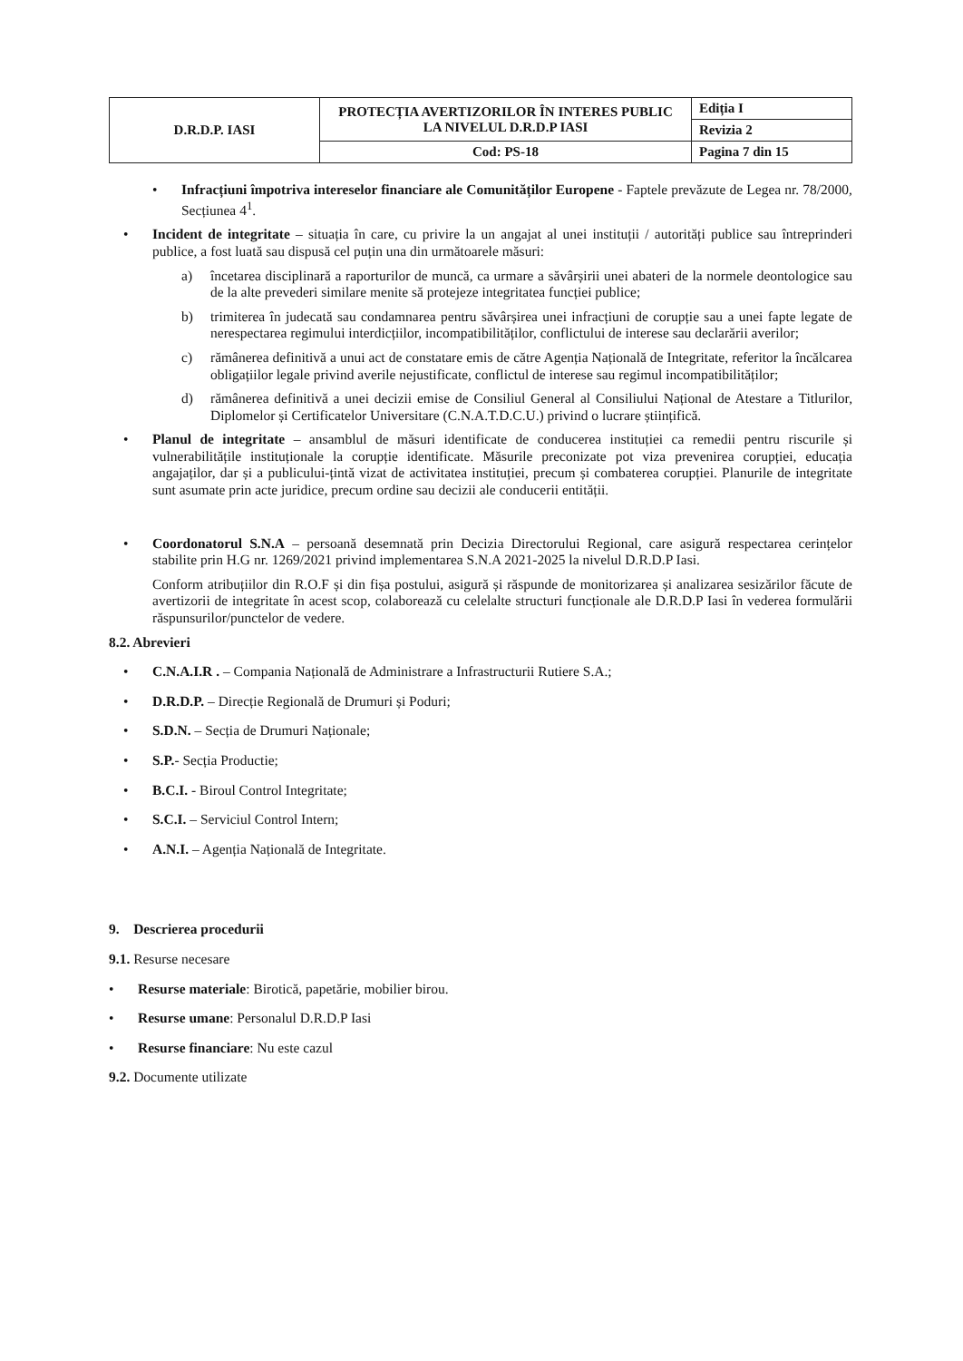| D.R.D.P. IASI | PROTECȚIA AVERTIZORILOR ÎN INTERES PUBLIC LA NIVELUL D.R.D.P IASI | Ediția I |
| | | Revizia 2 |
| | Cod: PS-18 | Pagina 7 din 15 |
• Infracțiuni împotriva intereselor financiare ale Comunităților Europene - Faptele prevăzute de Legea nr. 78/2000, Secțiunea 4<sup>1</sup>.
• Incident de integritate – situația în care, cu privire la un angajat al unei instituții / autorități publice sau întreprinderi publice, a fost luată sau dispusă cel puțin una din următoarele măsuri:
a) încetarea disciplinară a raporturilor de muncă, ca urmare a săvârșirii unei abateri de la normele deontologice sau de la alte prevederi similare menite să protejeze integritatea funcției publice;
b) trimiterea în judecată sau condamnarea pentru săvârșirea unei infracțiuni de corupție sau a unei fapte legate de nerespectarea regimului interdicțiilor, incompatibilităților, conflictului de interese sau declarării averilor;
c) rămânerea definitivă a unui act de constatare emis de către Agenția Națională de Integritate, referitor la încălcarea obligațiilor legale privind averile nejustificate, conflictul de interese sau regimul incompatibilităților;
d) rămânerea definitivă a unei decizii emise de Consiliul General al Consiliului Național de Atestare a Titlurilor, Diplomelor și Certificatelor Universitare (C.N.A.T.D.C.U.) privind o lucrare științifică.
• Planul de integritate – ansamblul de măsuri identificate de conducerea instituției ca remedii pentru riscurile și vulnerabilitățile instituționale la corupție identificate. Măsurile preconizate pot viza prevenirea corupției, educația angajaților, dar și a publicului-țintă vizat de activitatea instituției, precum și combaterea corupției. Planurile de integritate sunt asumate prin acte juridice, precum ordine sau decizii ale conducerii entității.
• Coordonatorul S.N.A – persoană desemnată prin Decizia Directorului Regional, care asigură respectarea cerințelor stabilite prin H.G nr. 1269/2021 privind implementarea S.N.A 2021-2025 la nivelul D.R.D.P Iasi.
Conform atribuțiilor din R.O.F și din fișa postului, asigură și răspunde de monitorizarea și analizarea sesizărilor făcute de avertizorii de integritate în acest scop, colaborează cu celelalte structuri funcționale ale D.R.D.P Iasi în vederea formulării răspunsurilor/punctelor de vedere.
8.2. Abrevieri
• C.N.A.I.R . – Compania Națională de Administrare a Infrastructurii Rutiere S.A.;
• D.R.D.P. – Direcție Regională de Drumuri și Poduri;
• S.D.N. – Secția de Drumuri Naționale;
• S.P.- Secția Productie;
• B.C.I. - Biroul Control Integritate;
• S.C.I. – Serviciul Control Intern;
• A.N.I. – Agenția Națională de Integritate.
9. Descrierea procedurii
9.1. Resurse necesare
• Resurse materiale: Birotică, papetărie, mobilier birou.
• Resurse umane: Personalul D.R.D.P Iasi
• Resurse financiare: Nu este cazul
9.2. Documente utilizate